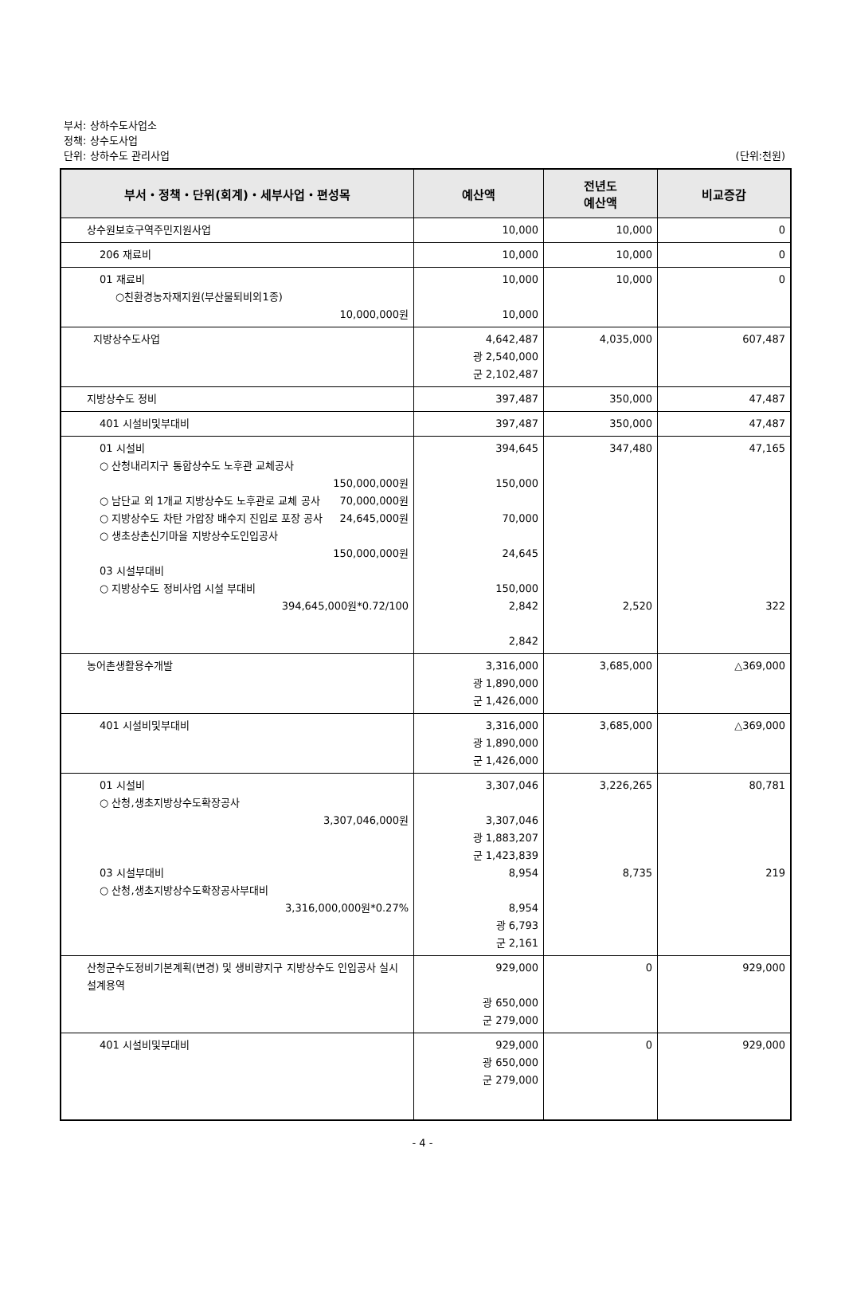부서: 상하수도사업소
정책: 상수도사업
단위: 상하수도 관리사업
(단위:천원)
| 부서・정책・단위(회계)・세부사업・편성목 | 예산액 | 전년도 예산액 | 비교증감 |
| --- | --- | --- | --- |
| 상수원보호구역주민지원사업 | 10,000 | 10,000 | 0 |
| 206 재료비 | 10,000 | 10,000 | 0 |
| 01 재료비 ○친환경농자재지원(부산물퇴비외1종) 10,000,000원 | 10,000 10,000 | 10,000 | 0 |
| 지방상수도사업 | 4,642,487 광 2,540,000 군 2,102,487 | 4,035,000 | 607,487 |
| 지방상수도 정비 | 397,487 | 350,000 | 47,487 |
| 401 시설비및부대비 | 397,487 | 350,000 | 47,487 |
| 01 시설비 ○ 산청내리지구 통합상수도 노후관 교체공사 150,000,000원 ○ 남단교 외 1개교 지방상수도 노후관로 교체 공사 70,000,000원 ○ 지방상수도 차탄 가압장 배수지 진입로 포장 공사 24,645,000원 ○ 생초상촌신기마을 지방상수도인입공사 150,000,000원 03 시설부대비 ○ 지방상수도 정비사업 시설 부대비 394,645,000원*0.72/100 | 394,645 150,000 70,000 24,645 150,000 2,842 2,842 | 347,480 2,520 | 47,165 322 |
| 농어촌생활용수개발 | 3,316,000 광 1,890,000 군 1,426,000 | 3,685,000 | △369,000 |
| 401 시설비및부대비 | 3,316,000 광 1,890,000 군 1,426,000 | 3,685,000 | △369,000 |
| 01 시설비 ○ 산청,생초지방상수도확장공사 3,307,046,000원 03 시설부대비 ○ 산청,생초지방상수도확장공사부대비 3,316,000,000원*0.27% | 3,307,046 3,307,046 광 1,883,207 군 1,423,839 8,954 8,954 광 6,793 군 2,161 | 3,226,265 8,735 | 80,781 219 |
| 산청군수도정비기본계획(변경) 및 생비량지구 지방상수도 인입공사 실시 설계용역 | 929,000 광 650,000 군 279,000 | 0 | 929,000 |
| 401 시설비및부대비 | 929,000 광 650,000 군 279,000 | 0 | 929,000 |
- 4 -